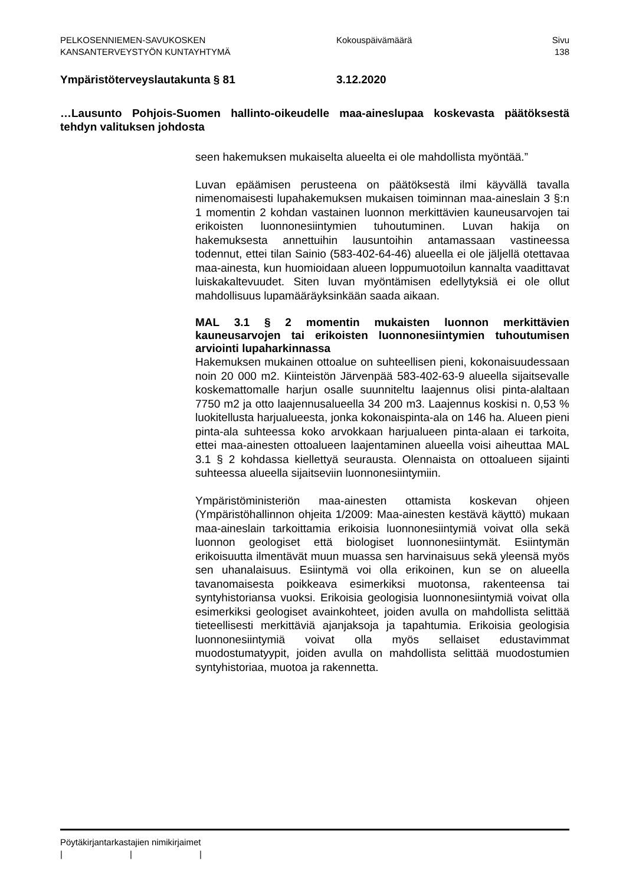PELKOSENNIEMEN-SAVUKOSKEN
KANSANTERVEYSTYÖN KUNTAYHTYMÄ
Kokouspäivämäärä Sivu
138
Ympäristöterveyslautakunta § 81 3.12.2020
…Lausunto Pohjois-Suomen hallinto-oikeudelle maa-aineslupaa koskevasta päätöksestä tehdyn valituksen johdosta
seen hakemuksen mukaiselta alueelta ei ole mahdollista myöntää.”
Luvan epäämisen perusteena on päätöksestä ilmi käyvällä tavalla nimenomaisesti lupahakemuksen mukaisen toiminnan maa-aineslain 3 §:n 1 momentin 2 kohdan vastainen luonnon merkittävien kauneusarvojen tai erikoisten luonnonesiintymien tuhoutuminen. Luvan hakija on hakemuksesta annettuihin lausuntoihin antamassaan vastineessa todennut, ettei tilan Sainio (583-402-64-46) alueella ei ole jäljellä otettavaa maa-ainesta, kun huomioidaan alueen loppumuotoilun kannalta vaadittavat luiskakaltevuudet. Siten luvan myöntämisen edellytyksiä ei ole ollut mahdollisuus lupamääräyksinkään saada aikaan.
MAL 3.1 § 2 momentin mukaisten luonnon merkittävien kauneusarvojen tai erikoisten luonnonesiintymien tuhoutumisen arviointi lupaharkinnassa
Hakemuksen mukainen ottoalue on suhteellisen pieni, kokonaisuudessaan noin 20 000 m2. Kiinteistön Järvenpää 583-402-63-9 alueella sijaitsevalle koskemattomalle harjun osalle suunniteltu laajennus olisi pinta-alaltaan 7750 m2 ja otto laajennusalueella 34 200 m3. Laajennus koskisi n. 0,53 % luokitellusta harjualueesta, jonka kokonaispinta-ala on 146 ha. Alueen pieni pinta-ala suhteessa koko arvokkaan harjualueen pinta-alaan ei tarkoita, ettei maa-ainesten ottoalueen laajentaminen alueella voisi aiheuttaa MAL 3.1 § 2 kohdassa kiellettyä seurausta. Olennaista on ottoalueen sijainti suhteessa alueella sijaitseviin luonnonesiintymiin.
Ympäristöministeriön maa-ainesten ottamista koskevan ohjeen (Ympäristöhallinnon ohjeita 1/2009: Maa-ainesten kestävä käyttö) mukaan maa-aineslain tarkoittamia erikoisia luonnonesiintymiä voivat olla sekä luonnon geologiset että biologiset luonnonesiintymät. Esiintymän erikoisuutta ilmentävät muun muassa sen harvinaisuus sekä yleensä myös sen uhanalaisuus. Esiintymä voi olla erikoinen, kun se on alueella tavanomaisesta poikkeava esimerkiksi muotonsa, rakenteensa tai syntyhistoriansa vuoksi. Erikoisia geologisia luonnonesiintymiä voivat olla esimerkiksi geologiset avainkohteet, joiden avulla on mahdollista selittää tieteellisesti merkittäviä ajanjaksoja ja tapahtumia. Erikoisia geologisia luonnonesiintymiä voivat olla myös sellaiset edustavimmat muodostumatyypit, joiden avulla on mahdollista selittää muodostumien syntyhistoriaa, muotoa ja rakennetta.
Pöytäkirjantarkastajien nimikirjaimet
| | |